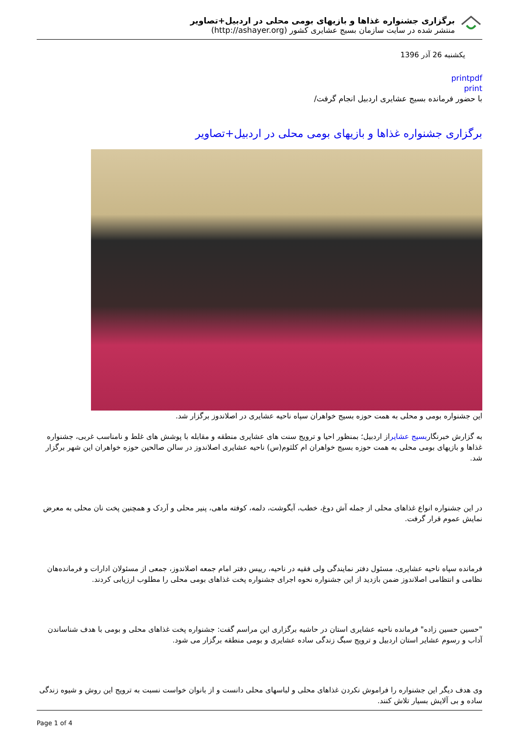برگزاری جشنواره غذاها و بازیهای بومی محلی در اردبیل+تصاویر
منتشر شده در سایت سازمان بسیج عشایری کشور (http://ashayer.org)
یکشنبه 26 آذر 1396
printpdf
print
با حضور فرمانده بسیج عشایری اردبیل انجام گرفت/
برگزاری جشنواره غذاها و بازیهای بومی محلی در اردبیل+تصاویر
این جشنواره بومی و محلی به همت حوزه بسیج خواهران سپاه ناحیه عشایری در اصلاندوز برگزار شد.
به گزارش خبرنگاربسیج عشایراز اردبیل؛ بمنظور احیا و ترویج سنت های عشایری منطقه و مقابله با پوشش های غلط و نامناسب غربی، جشنواره غذاها و بازیهای بومی محلی به همت حوزه بسیج خواهران ام کلثوم(س) ناحیه عشایری اصلاندوز در سالن صالحین حوزه خواهران این شهر برگزار شد.
در این جشنواره انواع غذاهای محلی از جمله آش دوغ، خطب، آبگوشت، دلمه، کوفته ماهی، پنیر محلی و اَردک و همچنین پخت نان محلی به معرض نمایش عموم قرار گرفت.
فرمانده سپاه ناحیه عشایری، مسئول دفتر نمایندگی ولی فقیه در ناحیه، رییس دفتر امام جمعه اصلاندوز، جمعی از مسئولان ادارات و فرمانده‌هان نظامی و انتظامی اصلاندوز ضمن بازدید از این جشنواره نحوه اجرای جشنواره پخت غذاهای بومی محلی را مطلوب ارزیابی کردند.
"حسین حسین زاده" فرمانده ناحیه عشایری استان در حاشیه برگزاری این مراسم گفت: جشنواره پخت غذاهای محلی و بومی با هدف شناساندن آداب و رسوم عشایر استان اردبیل و ترویج سبگ زندگی ساده عشایری و بومی منطقه برگزار می شود.
وی هدف دیگر این جشنواره را فراموش نکردن غذاهای محلی و لباسهای محلی دانست و از بانوان خواست نسبت به ترویج این روش و شیوه زندگی ساده و بی آلایش بسیار تلاش کنند.
Page 1 of 4